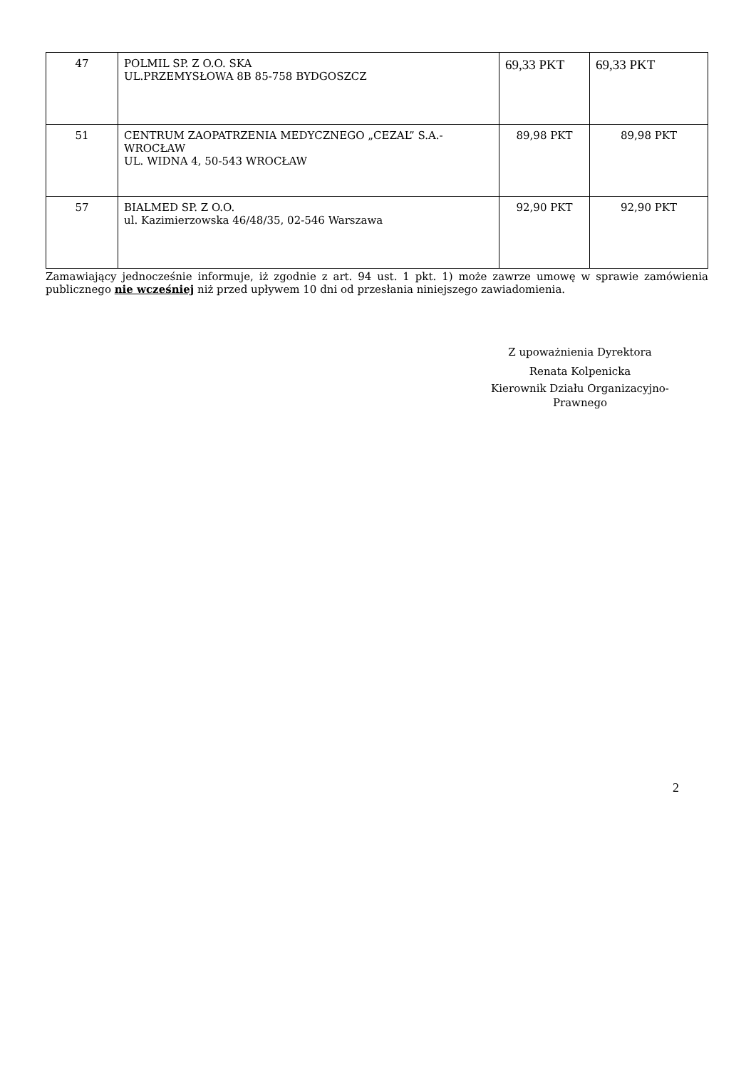| 47 | POLMIL SP. Z O.O. SKA UL.PRZEMYSŁOWA 8B 85-758 BYDGOSZCZ | 69,33 PKT | 69,33 PKT |
| 51 | CENTRUM ZAOPATRZENIA MEDYCZNEGO „CEZAL” S.A.-WROCŁAW UL. WIDNA 4, 50-543 WROCŁAW | 89,98 PKT | 89,98 PKT |
| 57 | BIALMED SP. Z O.O. ul. Kazimierzowska 46/48/35, 02-546 Warszawa | 92,90 PKT | 92,90 PKT |
Zamawiający jednocześnie informuje, iż zgodnie z art. 94 ust. 1 pkt. 1) może zawrze umowę w sprawie zamówienia publicznego nie wcześniej niż przed upływem 10 dni od przesłania niniejszego zawiadomienia.
Z upoważnienia Dyrektora
Renata Kolpenicka
Kierownik Działu Organizacyjno-Prawnego
2